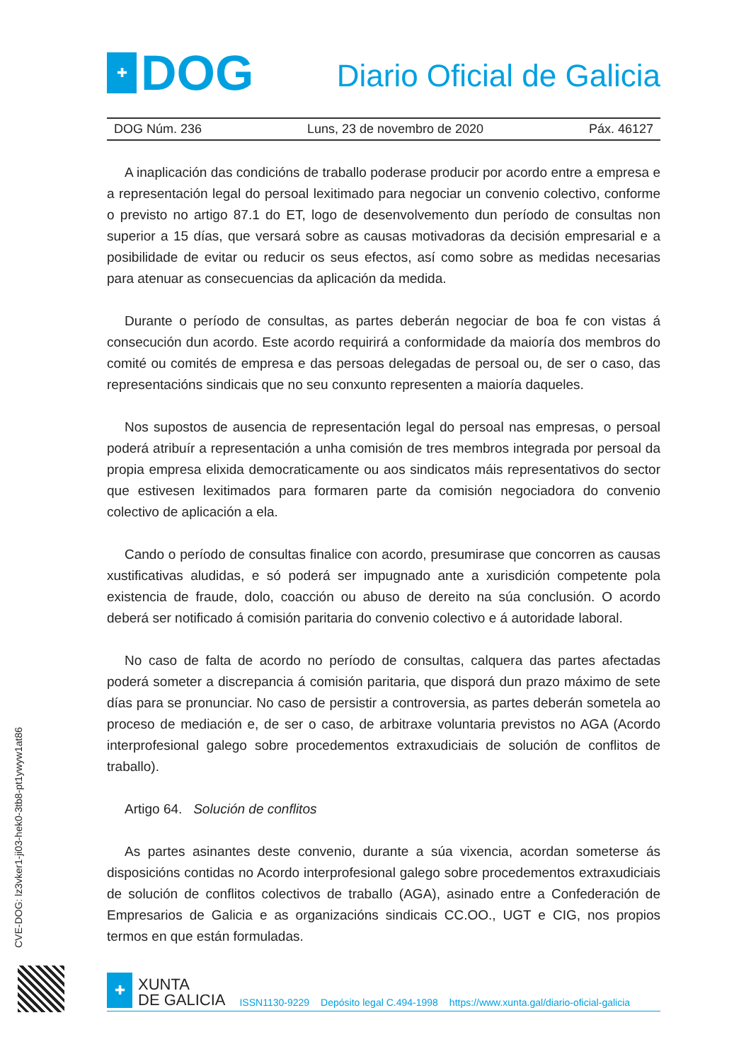✚
DOG
Diario Oficial de Galicia
DOG Núm. 236 Luns, 23 de novembro de 2020 Páx. 46127
A inaplicación das condicións de traballo poderase producir por acordo entre a empresa e a representación legal do persoal lexitimado para negociar un convenio colectivo, conforme o previsto no artigo 87.1 do ET, logo de desenvolvemento dun período de consultas non superior a 15 días, que versará sobre as causas motivadoras da decisión empresarial e a posibilidade de evitar ou reducir os seus efectos, así como sobre as medidas necesarias para atenuar as consecuencias da aplicación da medida.
Durante o período de consultas, as partes deberán negociar de boa fe con vistas á consecución dun acordo. Este acordo requirirá a conformidade da maioría dos membros do comité ou comités de empresa e das persoas delegadas de persoal ou, de ser o caso, das representacións sindicais que no seu conxunto representen a maioría daqueles.
Nos supostos de ausencia de representación legal do persoal nas empresas, o persoal poderá atribuír a representación a unha comisión de tres membros integrada por persoal da propia empresa elixida democraticamente ou aos sindicatos máis representativos do sector que estivesen lexitimados para formaren parte da comisión negociadora do convenio colectivo de aplicación a ela.
Cando o período de consultas finalice con acordo, presumirase que concorren as causas xustificativas aludidas, e só poderá ser impugnado ante a xurisdición competente pola existencia de fraude, dolo, coacción ou abuso de dereito na súa conclusión. O acordo deberá ser notificado á comisión paritaria do convenio colectivo e á autoridade laboral.
No caso de falta de acordo no período de consultas, calquera das partes afectadas poderá someter a discrepancia á comisión paritaria, que disporá dun prazo máximo de sete días para se pronunciar. No caso de persistir a controversia, as partes deberán sometela ao proceso de mediación e, de ser o caso, de arbitraxe voluntaria previstos no AGA (Acordo interprofesional galego sobre procedementos extraxudiciais de solución de conflitos de traballo).
Artigo 64. Solución de conflitos
As partes asinantes deste convenio, durante a súa vixencia, acordan someterse ás disposicións contidas no Acordo interprofesional galego sobre procedementos extraxudiciais de solución de conflitos colectivos de traballo (AGA), asinado entre a Confederación de Empresarios de Galicia e as organizacións sindicais CC.OO., UGT e CIG, nos propios termos en que están formuladas.
CVE-DOG: lz3vker1-ji03-hek0-3tb8-pt1ywyw1at86
✚
XUNTA
DE GALICIA
ISSN1130-9229 Depósito legal C.494-1998 https://www.xunta.gal/diario-oficial-galicia